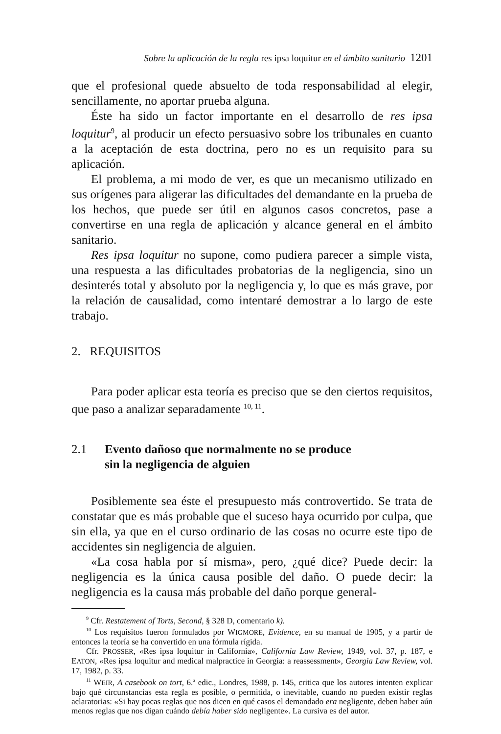Sobre la aplicación de la regla res ipsa loquitur en el ámbito sanitario 1201
que el profesional quede absuelto de toda responsabilidad al elegir, sencillamente, no aportar prueba alguna.
Éste ha sido un factor importante en el desarrollo de res ipsa loquitur<sup>9</sup>, al producir un efecto persuasivo sobre los tribunales en cuanto a la aceptación de esta doctrina, pero no es un requisito para su aplicación.
El problema, a mi modo de ver, es que un mecanismo utilizado en sus orígenes para aligerar las dificultades del demandante en la prueba de los hechos, que puede ser útil en algunos casos concretos, pase a convertirse en una regla de aplicación y alcance general en el ámbito sanitario.
Res ipsa loquitur no supone, como pudiera parecer a simple vista, una respuesta a las dificultades probatorias de la negligencia, sino un desinterés total y absoluto por la negligencia y, lo que es más grave, por la relación de causalidad, como intentaré demostrar a lo largo de este trabajo.
2. REQUISITOS
Para poder aplicar esta teoría es preciso que se den ciertos requisitos, que paso a analizar separadamente <sup>10, 11</sup>.
2.1 Evento dañoso que normalmente no se produce
sin la negligencia de alguien
Posiblemente sea éste el presupuesto más controvertido. Se trata de constatar que es más probable que el suceso haya ocurrido por culpa, que sin ella, ya que en el curso ordinario de las cosas no ocurre este tipo de accidentes sin negligencia de alguien.
«La cosa habla por sí misma», pero, ¿qué dice? Puede decir: la negligencia es la única causa posible del daño. O puede decir: la negligencia es la causa más probable del daño porque general-
<sup>9</sup> Cfr. Restatement of Torts, Second, § 328 D, comentario k).
<sup>10</sup> Los requisitos fueron formulados por WIGMORE, Evidence, en su manual de 1905, y a partir de entonces la teoría se ha convertido en una fórmula rígida.
Cfr. PROSSER, «Res ipsa loquitur in California», California Law Review, 1949, vol. 37, p. 187, e EATON, «Res ipsa loquitur and medical malpractice in Georgia: a reassessment», Georgia Law Review, vol. 17, 1982, p. 33.
<sup>11</sup> WEIR, A casebook on tort, 6.ª edic., Londres, 1988, p. 145, critica que los autores intenten explicar bajo qué circunstancias esta regla es posible, o permitida, o inevitable, cuando no pueden existir reglas aclaratorias: «Si hay pocas reglas que nos dicen en qué casos el demandado era negligente, deben haber aún menos reglas que nos digan cuándo debía haber sido negligente». La cursiva es del autor.